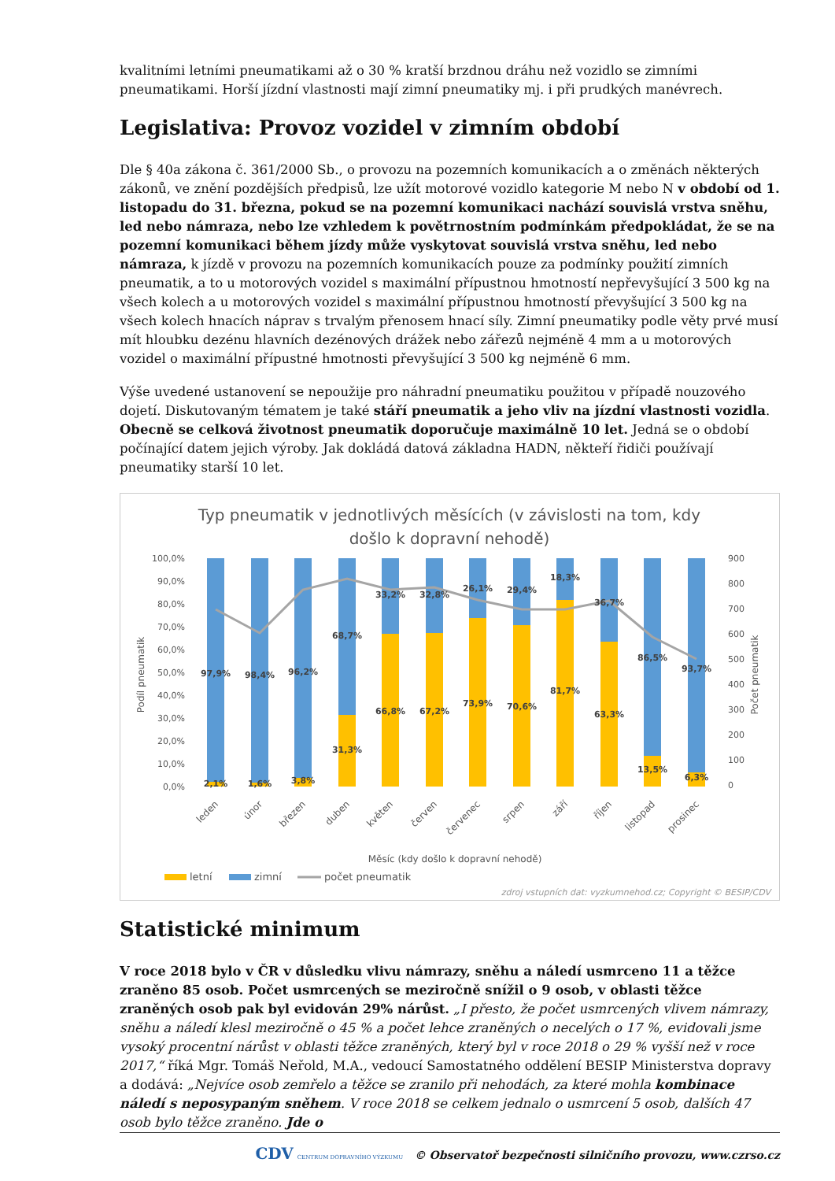kvalitními letními pneumatikami až o 30 % kratší brzdnou dráhu než vozidlo se zimními pneumatikami. Horší jízdní vlastnosti mají zimní pneumatiky mj. i při prudkých manévrech.
Legislativa: Provoz vozidel v zimním období
Dle § 40a zákona č. 361/2000 Sb., o provozu na pozemních komunikacích a o změnách některých zákonů, ve znění pozdějších předpisů, lze užít motorové vozidlo kategorie M nebo N v období od 1. listopadu do 31. března, pokud se na pozemní komunikaci nachází souvislá vrstva sněhu, led nebo námraza, nebo lze vzhledem k povětrnostním podmínkám předpokládat, že se na pozemní komunikaci během jízdy může vyskytovat souvislá vrstva sněhu, led nebo námraza, k jízdě v provozu na pozemních komunikacích pouze za podmínky použití zimních pneumatik, a to u motorových vozidel s maximální přípustnou hmotností nepřevyšující 3 500 kg na všech kolech a u motorových vozidel s maximální přípustnou hmotností převyšující 3 500 kg na všech kolech hnacích náprav s trvalým přenosem hnací síly. Zimní pneumatiky podle věty prvé musí mít hloubku dezénu hlavních dezénových drážek nebo zářezů nejméně 4 mm a u motorových vozidel o maximální přípustné hmotnosti převyšující 3 500 kg nejméně 6 mm.
Výše uvedené ustanovení se nepoužije pro náhradní pneumatiku použitou v případě nouzového dojetí. Diskutovaným tématem je také stáří pneumatik a jeho vliv na jízdní vlastnosti vozidla. Obecně se celková životnost pneumatik doporučuje maximálně 10 let. Jedná se o období počínající datem jejich výroby. Jak dokládá datová základna HADN, někteří řidiči používají pneumatiky starší 10 let.
Typ pneumatik v jednotlivých měsících (v závislosti na tom, kdy
došlo k dopravní nehodě)
100,0%
90,0%
80,0%
70,0%
60,0%
50,0%
40,0%
30,0%
20,0%
10,0%
0,0%
900
800
700
600
500
400
300
200
100
0
Podíl pneumatik
Počet pneumatik
97,9%
98,4%
96,2%
68,7%
33,2%
32,8%
26,1%
29,4%
18,3%
36,7%
86,5%
93,7%
2,1%
1,6%
3,8%
31,3%
66,8%
67,2%
73,9%
70,6%
81,7%
63,3%
13,5%
6,3%
leden
únor
březen
duben
květen
červen
červenec
srpen
září
říjen
listopad
prosinec
Měsíc (kdy došlo k dopravní nehodě)
letní
zimní
počet pneumatik
zdroj vstupních dat: vyzkumnehod.cz; Copyright © BESIP/CDV
Statistické minimum
V roce 2018 bylo v ČR v důsledku vlivu námrazy, sněhu a náledí usmrceno 11 a těžce zraněno 85 osob. Počet usmrcených se meziročně snížil o 9 osob, v oblasti těžce zraněných osob pak byl evidován 29% nárůst. „I přesto, že počet usmrcených vlivem námrazy, sněhu a náledí klesl meziročně o 45 % a počet lehce zraněných o necelých o 17 %, evidovali jsme vysoký procentní nárůst v oblasti těžce zraněných, který byl v roce 2018 o 29 % vyšší než v roce 2017,“ říká Mgr. Tomáš Neřold, M.A., vedoucí Samostatného oddělení BESIP Ministerstva dopravy a dodává: „Nejvíce osob zemřelo a těžce se zranilo při nehodách, za které mohla kombinace náledí s neposypaným sněhem. V roce 2018 se celkem jednalo o usmrcení 5 osob, dalších 47 osob bylo těžce zraněno. Jde o
CDV CENTRUM DOPRAVNÍHO VÝZKUMU © Observatoř bezpečnosti silničního provozu, www.czrso.cz